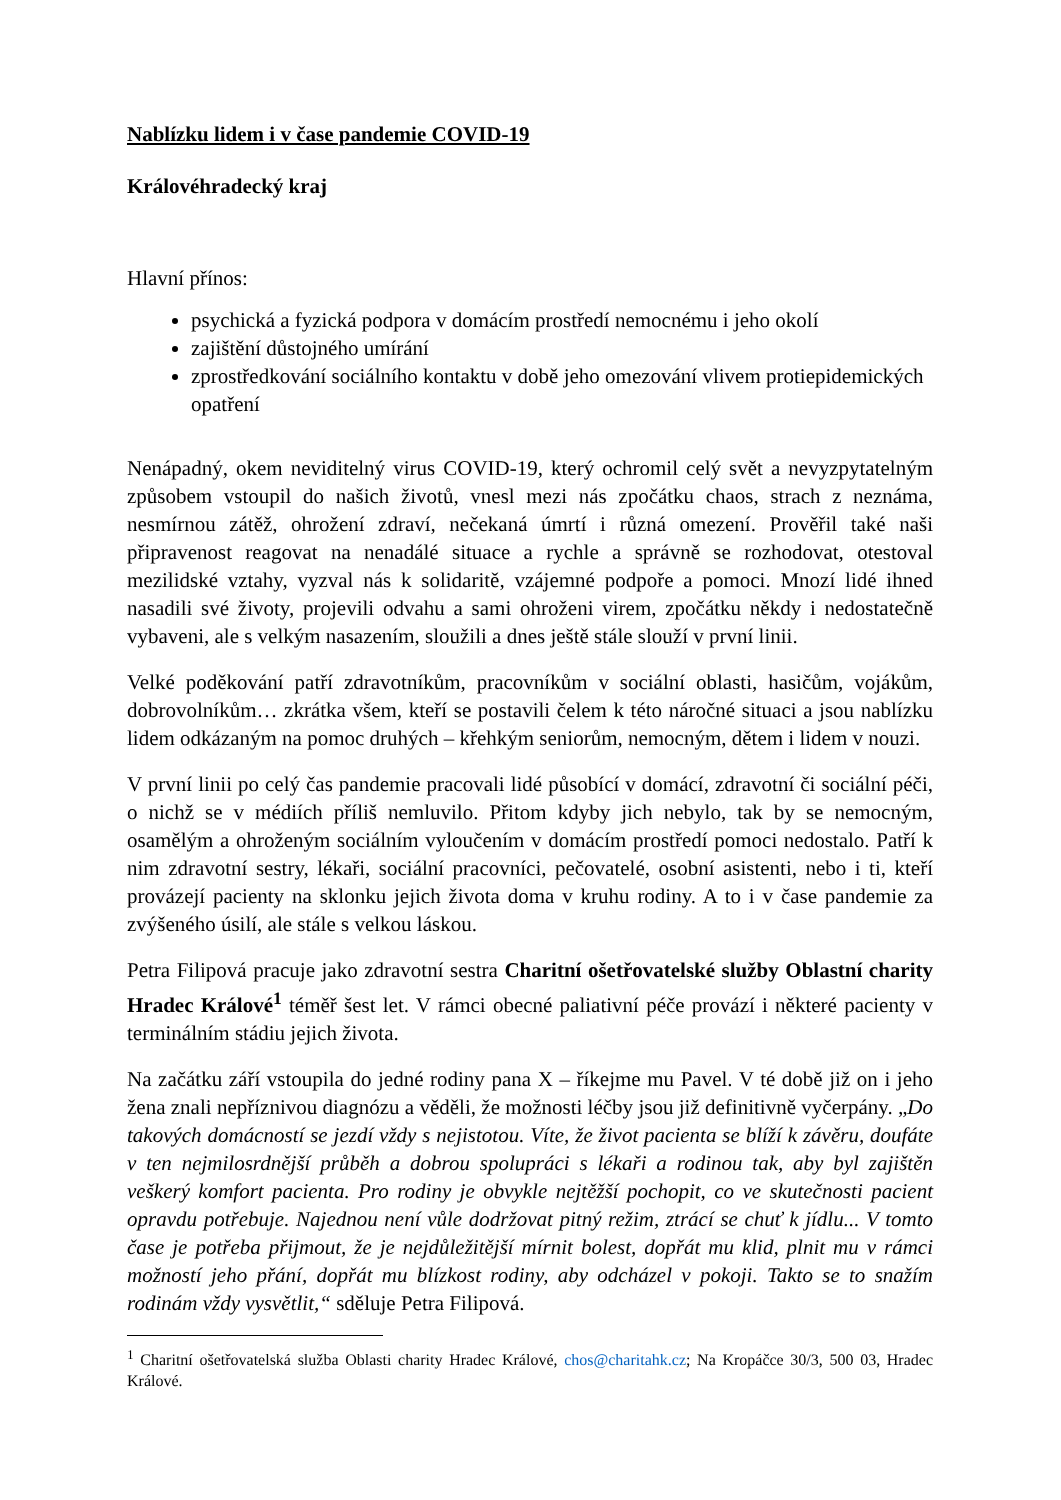Nablízku lidem i v čase pandemie COVID-19
Královéhradecký kraj
Hlavní přínos:
psychická a fyzická podpora v domácím prostředí nemocnému i jeho okolí
zajištění důstojného umírání
zprostředkování sociálního kontaktu v době jeho omezování vlivem protiepidemických opatření
Nenápadný, okem neviditelný virus COVID-19, který ochromil celý svět a nevyzpytatelným způsobem vstoupil do našich životů, vnesl mezi nás zpočátku chaos, strach z neznáma, nesmírnou zátěž, ohrožení zdraví, nečekaná úmrtí i různá omezení. Prověřil také naši připravenost reagovat na nenadálé situace a rychle a správně se rozhodovat, otestoval mezilidské vztahy, vyzval nás k solidaritě, vzájemné podpoře a pomoci. Mnozí lidé ihned nasadili své životy, projevili odvahu a sami ohroženi virem, zpočátku někdy i nedostatečně vybaveni, ale s velkým nasazením, sloužili a dnes ještě stále slouží v první linii.
Velké poděkování patří zdravotníkům, pracovníkům v sociální oblasti, hasičům, vojákům, dobrovolníkům… zkrátka všem, kteří se postavili čelem k této náročné situaci a jsou nablízku lidem odkázaným na pomoc druhých – křehkým seniorům, nemocným, dětem i lidem v nouzi.
V první linii po celý čas pandemie pracovali lidé působící v domácí, zdravotní či sociální péči, o nichž se v médiích příliš nemluvilo. Přitom kdyby jich nebylo, tak by se nemocným, osamělým a ohroženým sociálním vyloučením v domácím prostředí pomoci nedostalo. Patří k nim zdravotní sestry, lékaři, sociální pracovníci, pečovatelé, osobní asistenti, nebo i ti, kteří provázejí pacienty na sklonku jejich života doma v kruhu rodiny. A to i v čase pandemie za zvýšeného úsilí, ale stále s velkou láskou.
Petra Filipová pracuje jako zdravotní sestra Charitní ošetřovatelské služby Oblastní charity Hradec Králové<sup>1</sup> téměř šest let. V rámci obecné paliativní péče provází i některé pacienty v terminálním stádiu jejich života.
Na začátku září vstoupila do jedné rodiny pana X – říkejme mu Pavel. V té době již on i jeho žena znali nepříznivou diagnózu a věděli, že možnosti léčby jsou již definitivně vyčerpány. „Do takových domácností se jezdí vždy s nejistotou. Víte, že život pacienta se blíží k závěru, doufáte v ten nejmilosrdnější průběh a dobrou spolupráci s lékaři a rodinou tak, aby byl zajištěn veškerý komfort pacienta. Pro rodiny je obvykle nejtěžší pochopit, co ve skutečnosti pacient opravdu potřebuje. Najednou není vůle dodržovat pitný režim, ztrácí se chuť k jídlu... V tomto čase je potřeba přijmout, že je nejdůležitější mírnit bolest, dopřát mu klid, plnit mu v rámci možností jeho přání, dopřát mu blízkost rodiny, aby odcházel v pokoji. Takto se to snažím rodinám vždy vysvětlit,“ sděluje Petra Filipová.
<sup>1</sup> Charitní ošetřovatelská služba Oblasti charity Hradec Králové, chos@charitahk.cz; Na Kropáčce 30/3, 500 03, Hradec Králové.